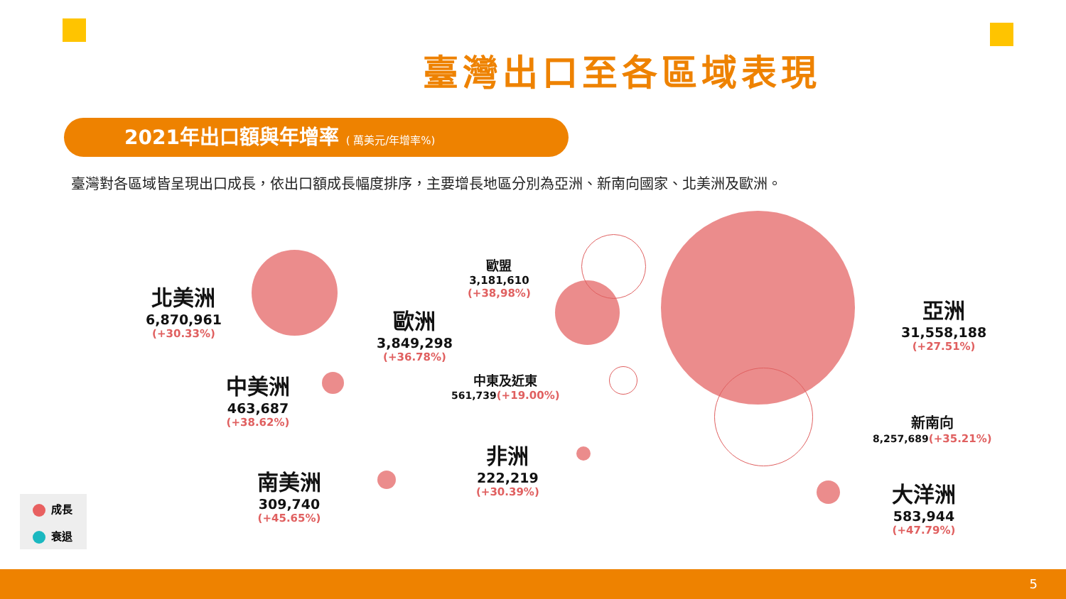臺灣出口至各區域表現
2021年出口額與年增率 ( 萬美元/年增率%)
臺灣對各區域皆呈現出口成長，依出口額成長幅度排序，主要增長地區分別為亞洲、新南向國家、北美洲及歐洲。
北美洲
6,870,961
(+30.33%)
歐洲
3,849,298
(+36.78%)
歐盟
3,181,610
(+38,98%)
亞洲
31,558,188
(+27.51%)
中美洲
463,687
(+38.62%)
中東及近東
561,739(+19.00%)
新南向
8,257,689(+35.21%)
非洲
222,219
(+30.39%)
南美洲
309,740
(+45.65%)
大洋洲
583,944
(+47.79%)
成長
衰退
5